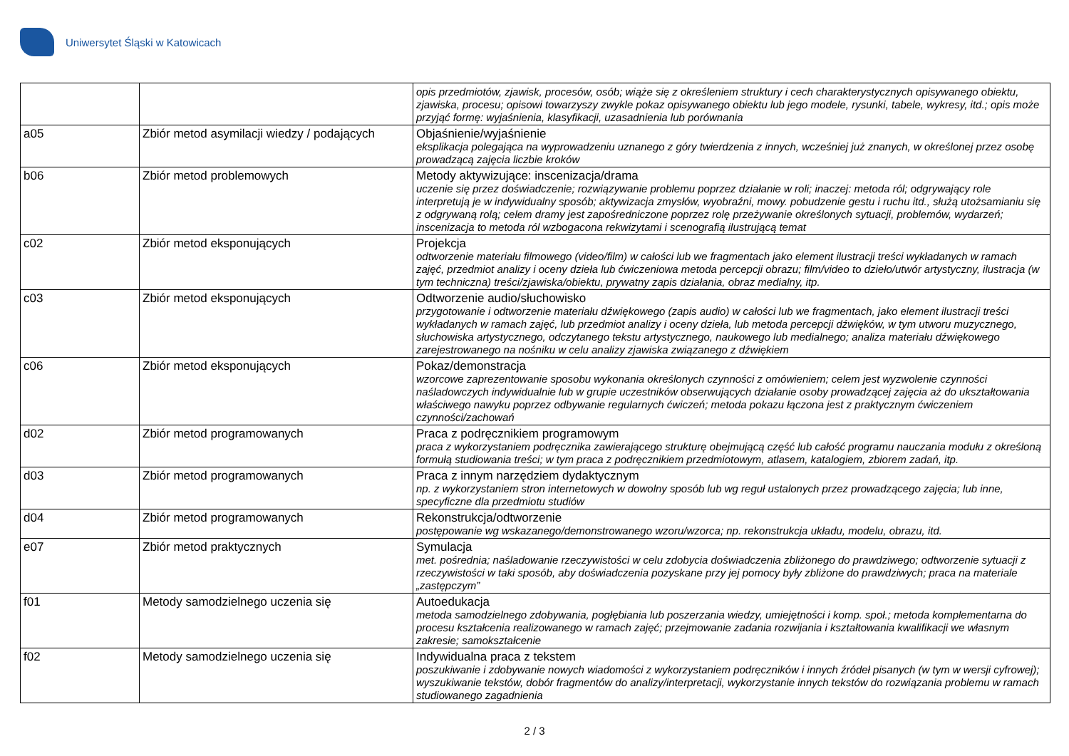Uniwersytet Śląski w Katowicach
| | | opis przedmiotów, zjawisk, procesów, osób; wiąże się z określeniem struktury i cech charakterystycznych opisywanego obiektu, zjawiska, procesu; opisowi towarzyszy zwykle pokaz opisywanego obiektu lub jego modele, rysunki, tabele, wykresy, itd.; opis może przyjąć formę: wyjaśnienia, klasyfikacji, uzasadnienia lub porównania |
| a05 | Zbiór metod asymilacji wiedzy / podających | Objaśnienie/wyjaśnienie eksplikacja polegająca na wyprowadzeniu uznanego z góry twierdzenia z innych, wcześniej już znanych, w określonej przez osobę prowadzącą zajęcia liczbie kroków |
| b06 | Zbiór metod problemowych | Metody aktywizujące: inscenizacja/drama uczenie się przez doświadczenie; rozwiązywanie problemu poprzez działanie w roli; inaczej: metoda ról; odgrywający role interpretują je w indywidualny sposób; aktywizacja zmysłów, wyobraźni, mowy. pobudzenie gestu i ruchu itd., służą utożsamianiu się z odgrywaną rolą; celem dramy jest zapośredniczone poprzez rolę przeżywanie określonych sytuacji, problemów, wydarzeń; inscenizacja to metoda ról wzbogacona rekwizytami i scenografią ilustrującą temat |
| c02 | Zbiór metod eksponujących | Projekcja odtworzenie materiału filmowego (video/film) w całości lub we fragmentach jako element ilustracji treści wykładanych w ramach zajęć, przedmiot analizy i oceny dzieła lub ćwiczeniowa metoda percepcji obrazu; film/video to dzieło/utwór artystyczny, ilustracja (w tym techniczna) treści/zjawiska/obiektu, prywatny zapis działania, obraz medialny, itp. |
| c03 | Zbiór metod eksponujących | Odtworzenie audio/słuchowisko przygotowanie i odtworzenie materiału dźwiękowego (zapis audio) w całości lub we fragmentach, jako element ilustracji treści wykładanych w ramach zajęć, lub przedmiot analizy i oceny dzieła, lub metoda percepcji dźwięków, w tym utworu muzycznego, słuchowiska artystycznego, odczytanego tekstu artystycznego, naukowego lub medialnego; analiza materiału dźwiękowego zarejestrowanego na nośniku w celu analizy zjawiska związanego z dźwiękiem |
| c06 | Zbiór metod eksponujących | Pokaz/demonstracja wzorcowe zaprezentowanie sposobu wykonania określonych czynności z omówieniem; celem jest wyzwolenie czynności naśladowczych indywidualnie lub w grupie uczestników obserwujących działanie osoby prowadzącej zajęcia aż do ukształtowania właściwego nawyku poprzez odbywanie regularnych ćwiczeń; metoda pokazu łączona jest z praktycznym ćwiczeniem czynności/zachowań |
| d02 | Zbiór metod programowanych | Praca z podręcznikiem programowym praca z wykorzystaniem podręcznika zawierającego strukturę obejmującą część lub całość programu nauczania modułu z określoną formułą studiowania treści; w tym praca z podręcznikiem przedmiotowym, atlasem, katalogiem, zbiorem zadań, itp. |
| d03 | Zbiór metod programowanych | Praca z innym narzędziem dydaktycznym np. z wykorzystaniem stron internetowych w dowolny sposób lub wg reguł ustalonych przez prowadzącego zajęcia; lub inne, specyficzne dla przedmiotu studiów |
| d04 | Zbiór metod programowanych | Rekonstrukcja/odtworzenie postępowanie wg wskazanego/demonstrowanego wzoru/wzorca; np. rekonstrukcja układu, modelu, obrazu, itd. |
| e07 | Zbiór metod praktycznych | Symulacja met. pośrednia; naśladowanie rzeczywistości w celu zdobycia doświadczenia zbliżonego do prawdziwego; odtworzenie sytuacji z rzeczywistości w taki sposób, aby doświadczenia pozyskane przy jej pomocy były zbliżone do prawdziwych; praca na materiale „zastępczym” |
| f01 | Metody samodzielnego uczenia się | Autoedukacja metoda samodzielnego zdobywania, pogłębiania lub poszerzania wiedzy, umiejętności i komp. społ.; metoda komplementarna do procesu kształcenia realizowanego w ramach zajęć; przejmowanie zadania rozwijania i kształtowania kwalifikacji we własnym zakresie; samokształcenie |
| f02 | Metody samodzielnego uczenia się | Indywidualna praca z tekstem poszukiwanie i zdobywanie nowych wiadomości z wykorzystaniem podręczników i innych źródeł pisanych (w tym w wersji cyfrowej); wyszukiwanie tekstów, dobór fragmentów do analizy/interpretacji, wykorzystanie innych tekstów do rozwiązania problemu w ramach studiowanego zagadnienia |
2 / 3